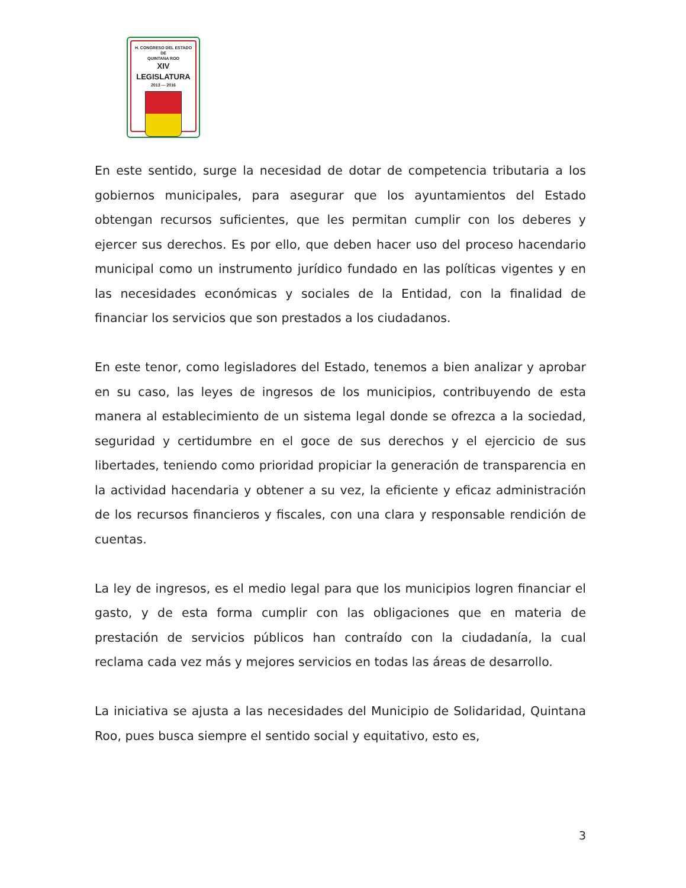H. CONGRESO DEL ESTADO
DE
QUINTANA ROO
XIV LEGISLATURA
2013 — 2016
En este sentido, surge la necesidad de dotar de competencia tributaria a los gobiernos municipales, para asegurar que los ayuntamientos del Estado obtengan recursos suficientes, que les permitan cumplir con los deberes y ejercer sus derechos. Es por ello, que deben hacer uso del proceso hacendario municipal como un instrumento jurídico fundado en las políticas vigentes y en las necesidades económicas y sociales de la Entidad, con la finalidad de financiar los servicios que son prestados a los ciudadanos.
En este tenor, como legisladores del Estado, tenemos a bien analizar y aprobar en su caso, las leyes de ingresos de los municipios, contribuyendo de esta manera al establecimiento de un sistema legal donde se ofrezca a la sociedad, seguridad y certidumbre en el goce de sus derechos y el ejercicio de sus libertades, teniendo como prioridad propiciar la generación de transparencia en la actividad hacendaria y obtener a su vez, la eficiente y eficaz administración de los recursos financieros y fiscales, con una clara y responsable rendición de cuentas.
La ley de ingresos, es el medio legal para que los municipios logren financiar el gasto, y de esta forma cumplir con las obligaciones que en materia de prestación de servicios públicos han contraído con la ciudadanía, la cual reclama cada vez más y mejores servicios en todas las áreas de desarrollo.
La iniciativa se ajusta a las necesidades del Municipio de Solidaridad, Quintana Roo, pues busca siempre el sentido social y equitativo, esto es,
3